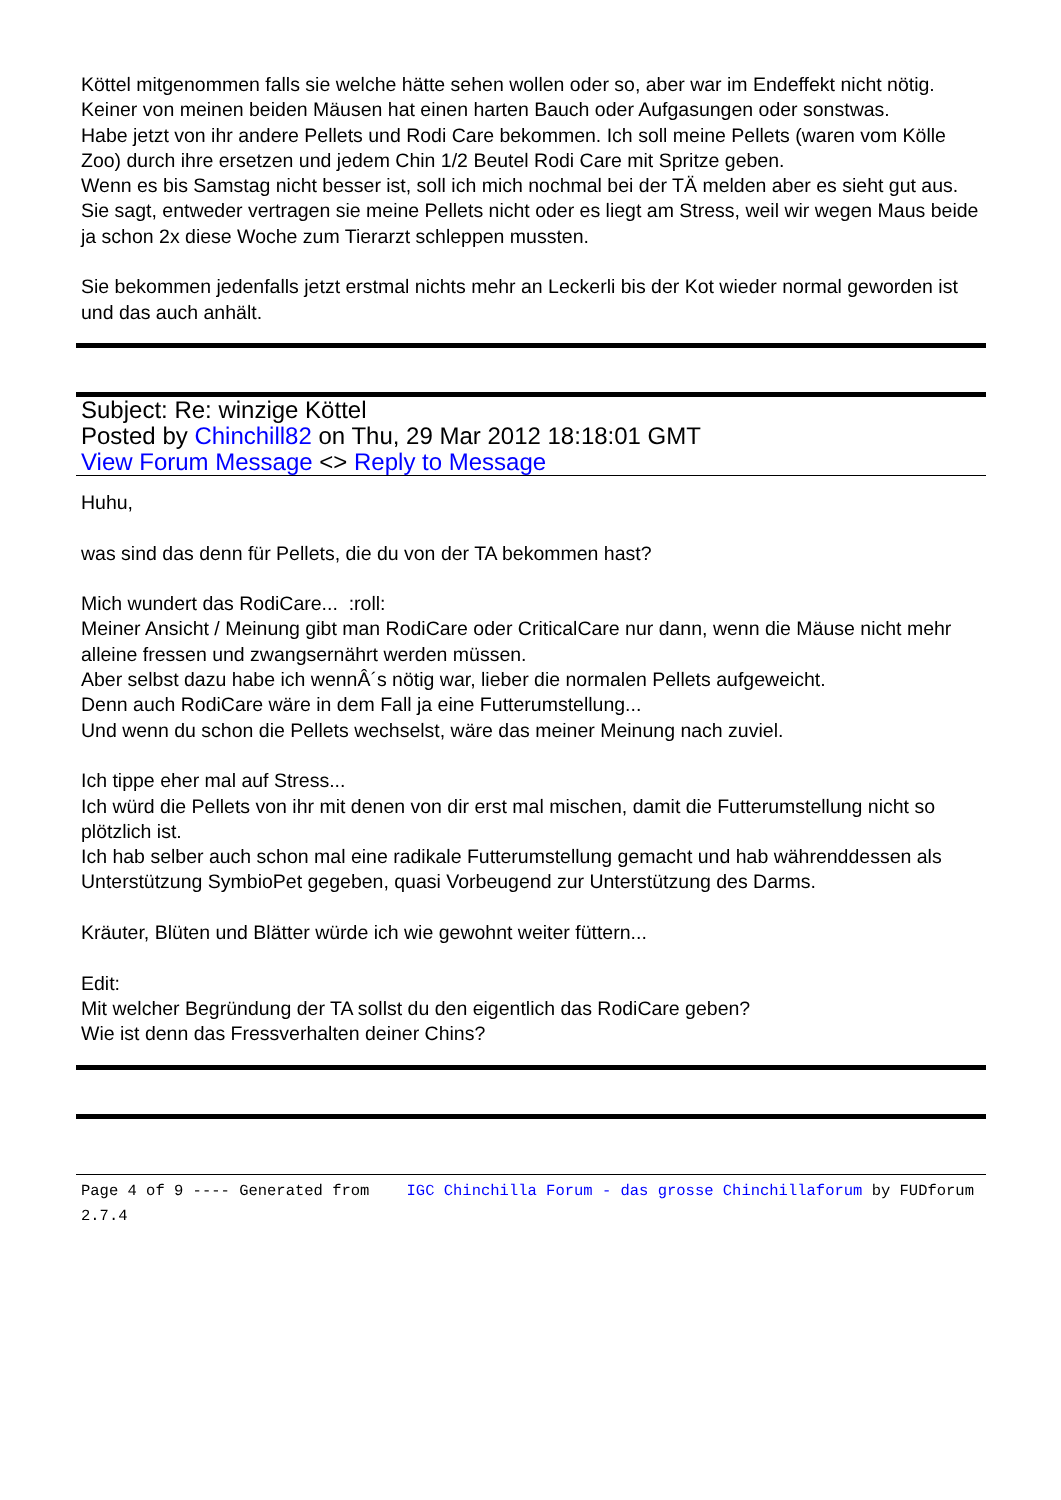Köttel mitgenommen falls sie welche hätte sehen wollen oder so, aber war im Endeffekt nicht nötig.
Keiner von meinen beiden Mäusen hat einen harten Bauch oder Aufgasungen oder sonstwas.
Habe jetzt von ihr andere Pellets und Rodi Care bekommen. Ich soll meine Pellets (waren vom Kölle Zoo) durch ihre ersetzen und jedem Chin 1/2 Beutel Rodi Care mit Spritze geben.
Wenn es bis Samstag nicht besser ist, soll ich mich nochmal bei der TÄ melden aber es sieht gut aus. Sie sagt, entweder vertragen sie meine Pellets nicht oder es liegt am Stress, weil wir wegen Maus beide ja schon 2x diese Woche zum Tierarzt schleppen mussten.
Sie bekommen jedenfalls jetzt erstmal nichts mehr an Leckerli bis der Kot wieder normal geworden ist und das auch anhält.
Subject: Re: winzige Köttel
Posted by Chinchill82 on Thu, 29 Mar 2012 18:18:01 GMT
View Forum Message <> Reply to Message
Huhu,
was sind das denn für Pellets, die du von der TA bekommen hast?
Mich wundert das RodiCare... :roll:
Meiner Ansicht / Meinung gibt man RodiCare oder CriticalCare nur dann, wenn die Mäuse nicht mehr alleine fressen und zwangsernährt werden müssen.
Aber selbst dazu habe ich wennÂ´s nötig war, lieber die normalen Pellets aufgeweicht.
Denn auch RodiCare wäre in dem Fall ja eine Futterumstellung...
Und wenn du schon die Pellets wechselst, wäre das meiner Meinung nach zuviel.
Ich tippe eher mal auf Stress...
Ich würd die Pellets von ihr mit denen von dir erst mal mischen, damit die Futterumstellung nicht so plötzlich ist.
Ich hab selber auch schon mal eine radikale Futterumstellung gemacht und hab währenddessen als Unterstützung SymbioPet gegeben, quasi Vorbeugend zur Unterstützung des Darms.
Kräuter, Blüten und Blätter würde ich wie gewohnt weiter füttern...
Edit:
Mit welcher Begründung der TA sollst du den eigentlich das RodiCare geben?
Wie ist denn das Fressverhalten deiner Chins?
Page 4 of 9 ---- Generated from IGC Chinchilla Forum - das grosse Chinchillaforum by FUDforum 2.7.4